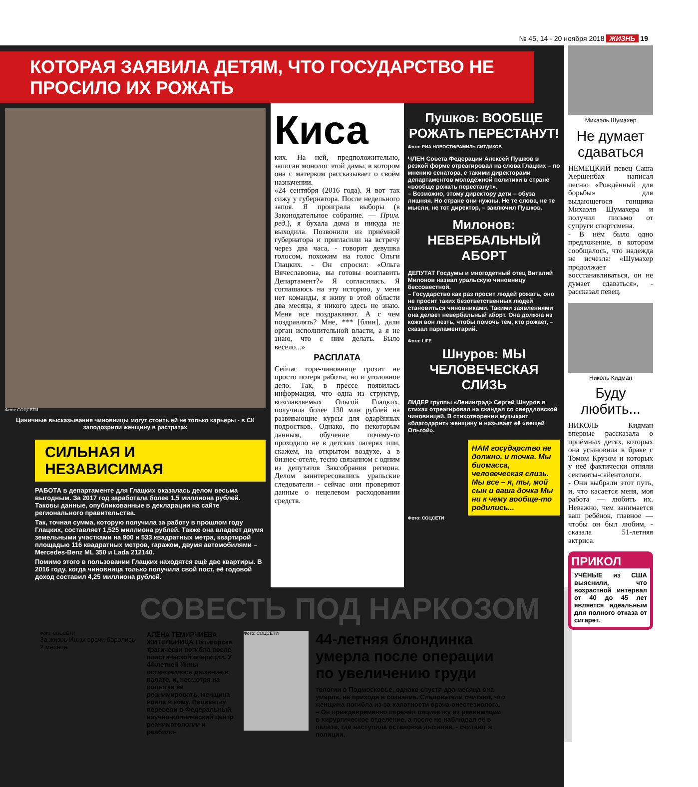№ 45, 14 - 20 ноября 2018 ЖИЗНЬ 19
КОТОРАЯ ЗАЯВИЛА ДЕТЯМ, ЧТО ГОСУДАРСТВО НЕ ПРОСИЛО ИХ РОЖАТЬ
Фото: СОЦСЕТИ
Циничные высказывания чиновницы могут стоить ей не только карьеры - в СК заподозрили женщину в растратах
СИЛЬНАЯ И НЕЗАВИСИМАЯ
РАБОТА в департаменте для Глацких оказалась делом весьма выгодным. За 2017 год заработала более 1,5 миллиона рублей. Таковы данные, опубликованные в декларации на сайте регионального правительства.
Так, точная сумма, которую получила за работу в прошлом году Глацких, составляет 1,525 миллиона рублей. Также она владеет двумя земельными участками на 900 и 533 квадратных метра, квартирой площадью 116 квадратных метров, гаражом, двумя автомобилями – Mercedes-Benz ML 350 и Lada 212140.
Помимо этого в пользовании Глацких находятся ещё две квартиры. В 2016 году, когда чиновница только получила свой пост, её годовой доход составил 4,25 миллиона рублей.
Киса
ких. На ней, предположительно, записан монолог этой дамы, в котором она с матерком рассказывает о своём назначении.
«24 сентября (2016 года). Я вот так сижу у губернатора. После недельного запоя. Я проиграла выборы (в Законодательное собрание. — Прим. ред.), я бухала дома и никуда не выходила. Позвонили из приёмной губернатора и пригласили на встречу через два часа, - говорит девушка голосом, похожим на голос Ольги Глацких. - Он спросил: «Ольга Вячеславовна, вы готовы возглавить Департамент?» Я согласилась. Я соглашаюсь на эту историю, у меня нет команды, я живу в этой области два месяца, я никого здесь не знаю. Меня все поздравляют. А с чем поздравлять? Мне, *** [блин], дали орган исполнительной власти, а я не знаю, что с ним делать. Было весело...»
РАСПЛАТА
Сейчас горе-чиновнице грозит не просто потеря работы, но и уголовное дело. Так, в прессе появилась информация, что одна из структур, возглавляемых Ольгой Глацких, получила более 130 млн рублей на развивающие курсы для одарённых подростков. Однако, по некоторым данным, обучение почему-то проходило не в детских лагерях или, скажем, на открытом воздухе, а в бизнес-отеле, тесно связанном с одним из депутатов Заксобрания региона. Делом заинтересовались уральские следователи - сейчас они проверяют данные о нецелевом расходовании средств.
Пушков: ВООБЩЕ РОЖАТЬ ПЕРЕСТАНУТ!
Фото: РИА НОВОСТИ/РАМИЛЬ СИТДИКОВ
ЧЛЕН Совета Федерации Алексей Пушков в резкой форме отреагировал на слова Глацких – по мнению сенатора, с такими директорами департаментов молодёжной политики в стране «вообще рожать перестанут».
– Возможно, этому директору дети – обуза лишняя. Но стране они нужны. Не те слова, не те мысли, не тот директор, – заключил Пушков.
Милонов: НЕВЕРБАЛЬНЫЙ АБОРТ
ДЕПУТАТ Госдумы и многодетный отец Виталий Милонов назвал уральскую чиновницу бессовестной.
– Государство как раз просит людей рожать, оно не просит таких безответственных людей становиться чиновниками. Такими заявлениями она делает невербальный аборт. Она должна из кожи вон лезть, чтобы помочь тем, кто рожает, – сказал парламентарий.
Фото: LIFE
Шнуров: МЫ ЧЕЛОВЕЧЕСКАЯ СЛИЗЬ
ЛИДЕР группы «Ленинград» Сергей Шнуров в стихах отреагировал на скандал со свердловской чиновницей. В стихотворении музыкант «благодарит» женщину и называет её «вещей Ольгой».
НАМ государство не должно, и точка. Мы биомасса, человеческая слизь. Мы все – я, ты, мой сын и ваша дочка Мы ни к чему вообще-то родились...
Фото: СОЦСЕТИ
Михаэль Шумахер
Не думает сдаваться
НЕМЕЦКИЙ певец Саша Хершенбах написал песню «Рождённый для борьбы» для выдающегося гонщика Михаэля Шумахера и получил письмо от супруги спортсмена.
- В нём было одно предложение, в котором сообщалось, что надежда не исчезла: «Шумахер продолжает восстанавливаться, он не думает сдаваться», - рассказал певец.
Николь Кидман
Буду любить...
НИКОЛЬ Кидман впервые рассказала о приёмных детях, которых она усыновила в браке с Томом Крузом и которых у неё фактически отняли сектанты-сайентологи.
- Они выбрали этот путь, и, что касается меня, моя работа — любить их. Неважно, чем занимается ваш ребёнок, главное — чтобы он был любим, - сказала 51-летняя актриса.
ПРИКОЛ
УЧЁНЫЕ из США выяснили, что возрастной интервал от 40 до 45 лет является идеальным для полного отказа от сигарет.
СОВЕСТЬ ПОД НАРКОЗОМ
Фото: СОЦСЕТИ
За жизнь Инны врачи боролись 2 месяца
АЛЁНА ТЕМИРЧИЕВА
ЖИТЕЛЬНИЦА Пятигорска трагически погибла после пластической операции. У 44-летней Инны остановилось дыхание в палате, и, несмотря на попытки её реанимировать, женщина впала в кому. Пациентку перевели в Федеральный научно-клинический центр реаниматологии и реабили-
Фото: СОЦСЕТИ
44-летняя блондинка умерла после операции по увеличению груди
тологии в Подмосковье, однако спустя два месяца она умерла, не приходя в сознание. Следователи считают, что женщина погибла из-за халатности врача-анестезиолога. – Он преждевременно перевёл пациентку из реанимации в хирургическое отделение, а после не наблюдал её в палате, где наступила остановка дыхания, - считают в полиции.